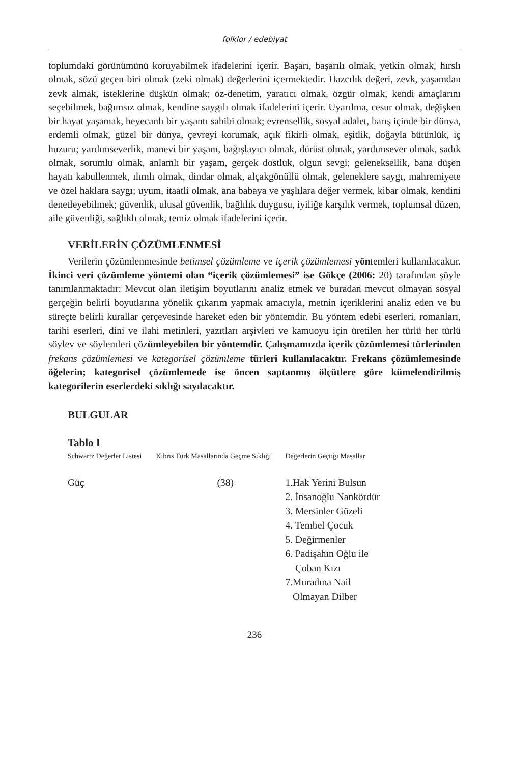folklor / edebiyat
toplumdaki görünümünü koruyabilmek ifadelerini içerir. Başarı, başarılı olmak, yetkin olmak, hırslı olmak, sözü geçen biri olmak (zeki olmak) değerlerini içermektedir. Hazcılık değeri, zevk, yaşamdan zevk almak, isteklerine düşkün olmak; öz-denetim, yaratıcı olmak, özgür olmak, kendi amaçlarını seçebilmek, bağımsız olmak, kendine saygılı olmak ifadelerini içerir. Uyarılma, cesur olmak, değişken bir hayat yaşamak, heyecanlı bir yaşantı sahibi olmak; evrensellik, sosyal adalet, barış içinde bir dünya, erdemli olmak, güzel bir dünya, çevreyi korumak, açık fikirli olmak, eşitlik, doğayla bütünlük, iç huzuru; yardımseverlik, manevi bir yaşam, bağışlayıcı olmak, dürüst olmak, yardımsever olmak, sadık olmak, sorumlu olmak, anlamlı bir yaşam, gerçek dostluk, olgun sevgi; geleneksellik, bana düşen hayatı kabullenmek, ılımlı olmak, dindar olmak, alçakgönüllü olmak, geleneklere saygı, mahremiyete ve özel haklara saygı; uyum, itaatli olmak, ana babaya ve yaşlılara değer vermek, kibar olmak, kendini denetleyebilmek; güvenlik, ulusal güvenlik, bağlılık duygusu, iyiliğe karşılık vermek, toplumsal düzen, aile güvenliği, sağlıklı olmak, temiz olmak ifadelerini içerir.
VERİLERİN ÇÖZÜMLENMESİ
Verilerin çözümlenmesinde betimsel çözümleme ve içerik çözümlemesi yöntemleri kullanılacaktır. İkinci veri çözümleme yöntemi olan “içerik çözümlemesi” ise Gökçe (2006: 20) tarafından şöyle tanımlanmaktadır: Mevcut olan iletişim boyutlarını analiz etmek ve buradan mevcut olmayan sosyal gerçeğin belirli boyutlarına yönelik çıkarım yapmak amacıyla, metnin içeriklerini analiz eden ve bu süreçte belirli kurallar çerçevesinde hareket eden bir yöntemdir. Bu yöntem edebi eserleri, romanları, tarihi eserleri, dini ve ilahi metinleri, yazıtları arşivleri ve kamuoyu için üretilen her türlü her türlü söylev ve söylemleri çözümleyebilen bir yöntemdir. Çalışmamızda içerik çözümlemesi türlerinden frekans çözümlemesi ve kategorisel çözümleme türleri kullanılacaktır. Frekans çözümlemesinde öğelerin; kategorisel çözümlemede ise öncen saptanmış ölçütlere göre kümelendirilmiş kategorilerin eserlerdeki sıklığı sayılacaktır.
BULGULAR
Tablo I
| Schwartz Değerler Listesi | Kıbrıs Türk Masallarında Geçme Sıklığı | Değerlerin Geçtiği Masallar |
| --- | --- | --- |
| Güç | (38) | 1.Hak Yerini Bulsun 2. İnsanoğlu Nankördür 3. Mersinler Güzeli 4. Tembel Çocuk 5. Değirmenler 6. Padişahın Oğlu ile Çoban Kızı 7.Muradına Nail Olmayan Dilber |
236